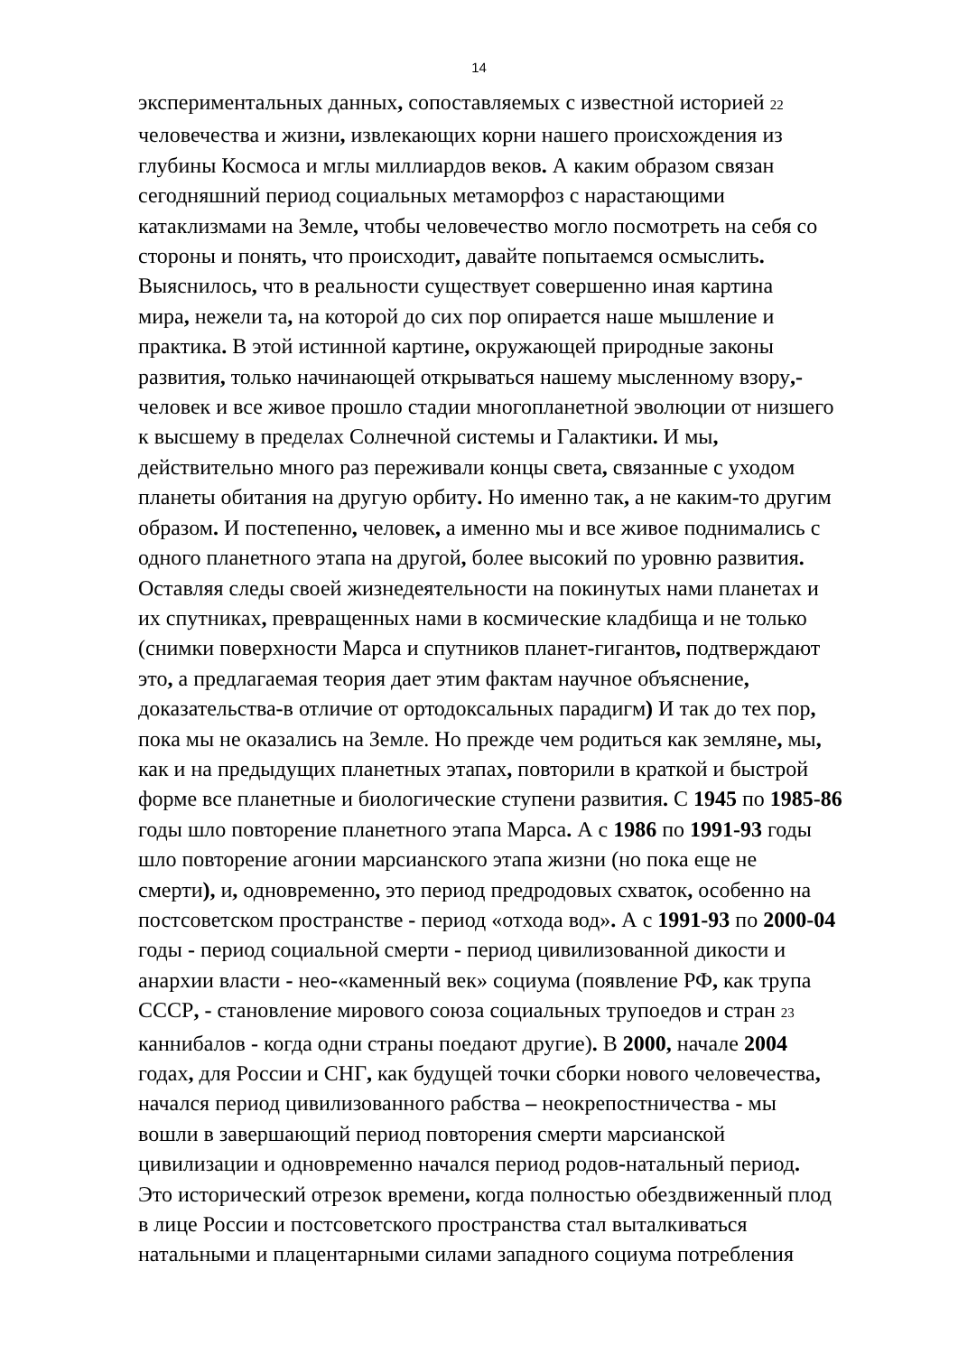14
экспериментальных данных, сопоставляемых с известной историей 22
человечества и жизни, извлекающих корни нашего происхождения из
глубины Космоса и мглы миллиардов веков. А каким образом связан
сегодняшний период социальных метаморфоз с нарастающими
катаклизмами на Земле, чтобы человечество могло посмотреть на себя со
стороны и понять, что происходит, давайте попытаемся осмыслить.
Выяснилось, что в реальности существует совершенно иная картина
мира, нежели та, на которой до сих пор опирается наше мышление и
практика. В этой истинной картине, окружающей природные законы
развития, только начинающей открываться нашему мысленному взору,-
человек и все живое прошло стадии многопланетной эволюции от низшего
к высшему в пределах Солнечной системы и Галактики. И мы,
действительно много раз переживали концы света, связанные с уходом
планеты обитания на другую орбиту. Но именно так, а не каким-то другим
образом. И постепенно, человек, а именно мы и все живое поднимались с
одного планетного этапа на другой, более высокий по уровню развития.
Оставляя следы своей жизнедеятельности на покинутых нами планетах и
их спутниках, превращенных нами в космические кладбища и не только
(снимки поверхности Марса и спутников планет-гигантов, подтверждают
это, а предлагаемая теория дает этим фактам научное объяснение,
доказательства-в отличие от ортодоксальных парадигм) И так до тех пор,
пока мы не оказались на Земле. Но прежде чем родиться как земляне, мы,
как и на предыдущих планетных этапах, повторили в краткой и быстрой
форме все планетные и биологические ступени развития. С 1945 по 1985-86
годы шло повторение планетного этапа Марса. А с 1986 по 1991-93 годы
шло повторение агонии марсианского этапа жизни (но пока еще не
смерти), и, одновременно, это период предродовых схваток, особенно на
постсоветском пространстве - период «отхода вод». А с 1991-93 по 2000-04
годы - период социальной смерти - период цивилизованной дикости и
анархии власти - нео-«каменный век» социума (появление РФ, как трупа
СССР, - становление мирового союза социальных трупоедов и стран 23
каннибалов - когда одни страны поедают другие). В 2000, начале 2004
годах, для России и СНГ, как будущей точки сборки нового человечества,
начался период цивилизованного рабства – неокрепостничества - мы
вошли в завершающий период повторения смерти марсианской
цивилизации и одновременно начался период родов-натальный период.
Это исторический отрезок времени, когда полностью обездвиженный плод
в лице России и постсоветского пространства стал выталкиваться
натальными и плацентарными силами западного социума потребления